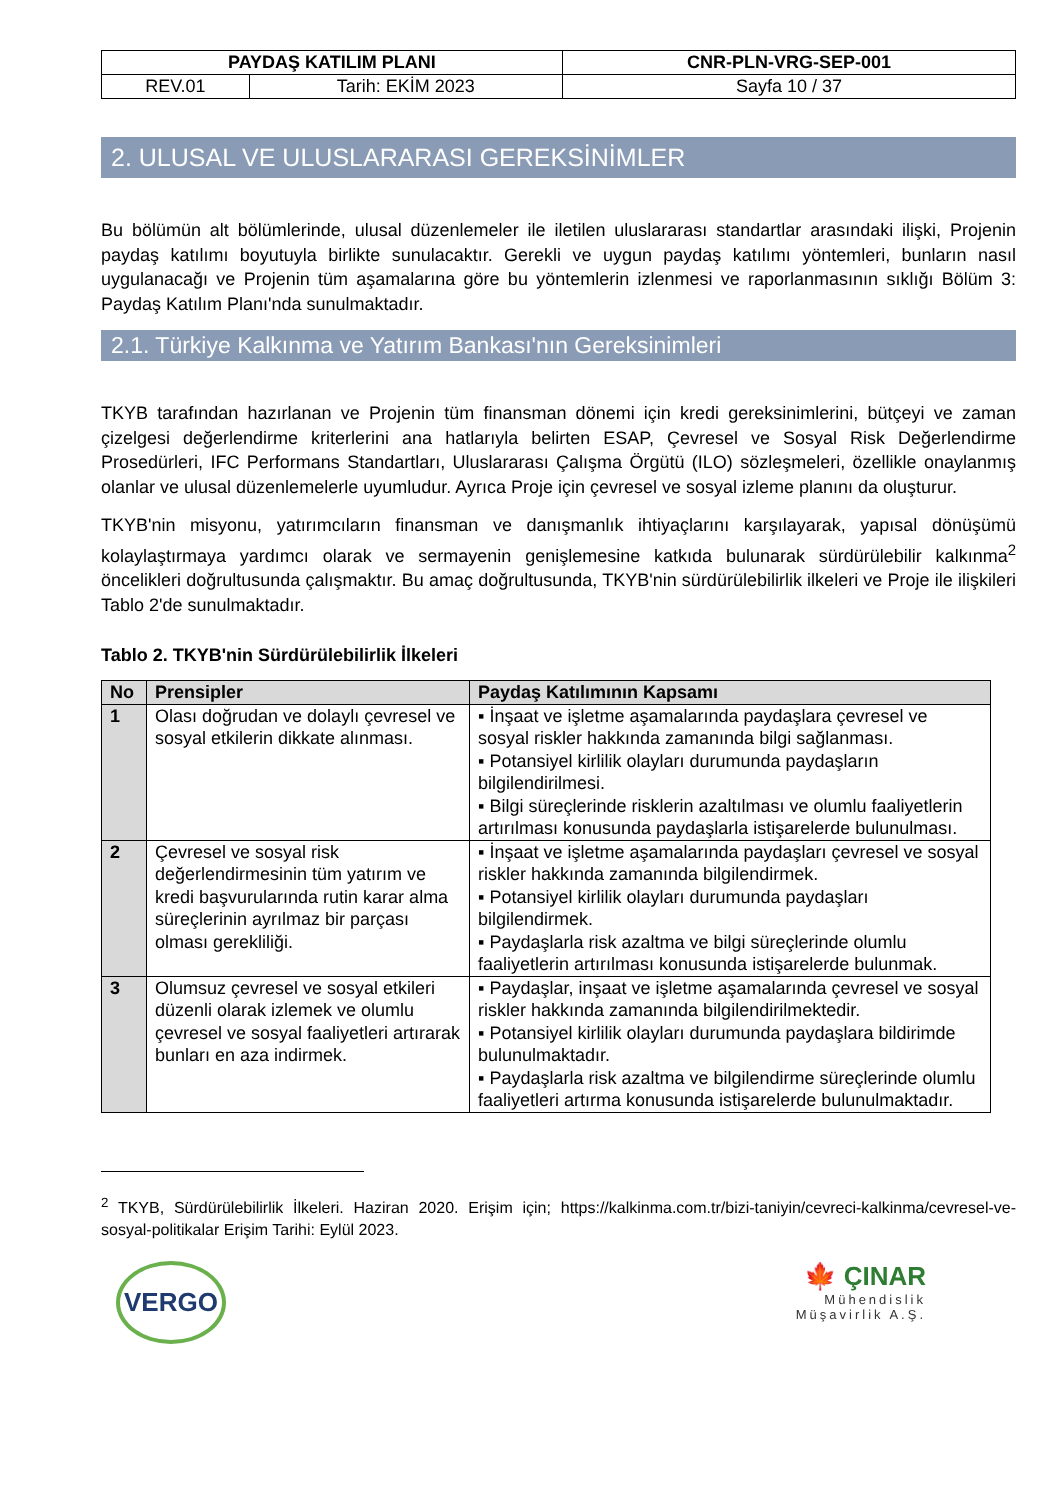| PAYDAŞ KATILIM PLANI | | CNR-PLN-VRG-SEP-001 |
| REV.01 | Tarih: EKİM 2023 | Sayfa 10 / 37 |
2. ULUSAL VE ULUSLARARASI GEREKSİNİMLER
Bu bölümün alt bölümlerinde, ulusal düzenlemeler ile iletilen uluslararası standartlar arasındaki ilişki, Projenin paydaş katılımı boyutuyla birlikte sunulacaktır. Gerekli ve uygun paydaş katılımı yöntemleri, bunların nasıl uygulanacağı ve Projenin tüm aşamalarına göre bu yöntemlerin izlenmesi ve raporlanmasının sıklığı Bölüm 3: Paydaş Katılım Planı'nda sunulmaktadır.
2.1. Türkiye Kalkınma ve Yatırım Bankası'nın Gereksinimleri
TKYB tarafından hazırlanan ve Projenin tüm finansman dönemi için kredi gereksinimlerini, bütçeyi ve zaman çizelgesi değerlendirme kriterlerini ana hatlarıyla belirten ESAP, Çevresel ve Sosyal Risk Değerlendirme Prosedürleri, IFC Performans Standartları, Uluslararası Çalışma Örgütü (ILO) sözleşmeleri, özellikle onaylanmış olanlar ve ulusal düzenlemelerle uyumludur. Ayrıca Proje için çevresel ve sosyal izleme planını da oluşturur.
TKYB'nin misyonu, yatırımcıların finansman ve danışmanlık ihtiyaçlarını karşılayarak, yapısal dönüşümü kolaylaştırmaya yardımcı olarak ve sermayenin genişlemesine katkıda bulunarak sürdürülebilir kalkınma<sup>2</sup> öncelikleri doğrultusunda çalışmaktır. Bu amaç doğrultusunda, TKYB'nin sürdürülebilirlik ilkeleri ve Proje ile ilişkileri Tablo 2'de sunulmaktadır.
Tablo 2. TKYB'nin Sürdürülebilirlik İlkeleri
| No | Prensipler | Paydaş Katılımının Kapsamı |
| --- | --- | --- |
| 1 | Olası doğrudan ve dolaylı çevresel ve sosyal etkilerin dikkate alınması. | ▪ İnşaat ve işletme aşamalarında paydaşlara çevresel ve sosyal riskler hakkında zamanında bilgi sağlanması. ▪ Potansiyel kirlilik olayları durumunda paydaşların bilgilendirilmesi. ▪ Bilgi süreçlerinde risklerin azaltılması ve olumlu faaliyetlerin artırılması konusunda paydaşlarla istişarelerde bulunulması. |
| 2 | Çevresel ve sosyal risk değerlendirmesinin tüm yatırım ve kredi başvurularında rutin karar alma süreçlerinin ayrılmaz bir parçası olması gerekliliği. | ▪ İnşaat ve işletme aşamalarında paydaşları çevresel ve sosyal riskler hakkında zamanında bilgilendirmek. ▪ Potansiyel kirlilik olayları durumunda paydaşları bilgilendirmek. ▪ Paydaşlarla risk azaltma ve bilgi süreçlerinde olumlu faaliyetlerin artırılması konusunda istişarelerde bulunmak. |
| 3 | Olumsuz çevresel ve sosyal etkileri düzenli olarak izlemek ve olumlu çevresel ve sosyal faaliyetleri artırarak bunları en aza indirmek. | ▪ Paydaşlar, inşaat ve işletme aşamalarında çevresel ve sosyal riskler hakkında zamanında bilgilendirilmektedir. ▪ Potansiyel kirlilik olayları durumunda paydaşlara bildirimde bulunulmaktadır. ▪ Paydaşlarla risk azaltma ve bilgilendirme süreçlerinde olumlu faaliyetleri artırma konusunda istişarelerde bulunulmaktadır. |
<sup>2</sup> TKYB, Sürdürülebilirlik İlkeleri. Haziran 2020. Erişim için; https://kalkinma.com.tr/bizi-taniyin/cevreci-kalkinma/cevresel-ve-sosyal-politikalar Erişim Tarihi: Eylül 2023.
VERGO
🍁 ÇINAR
Mühendislik
Müşavirlik A.Ş.